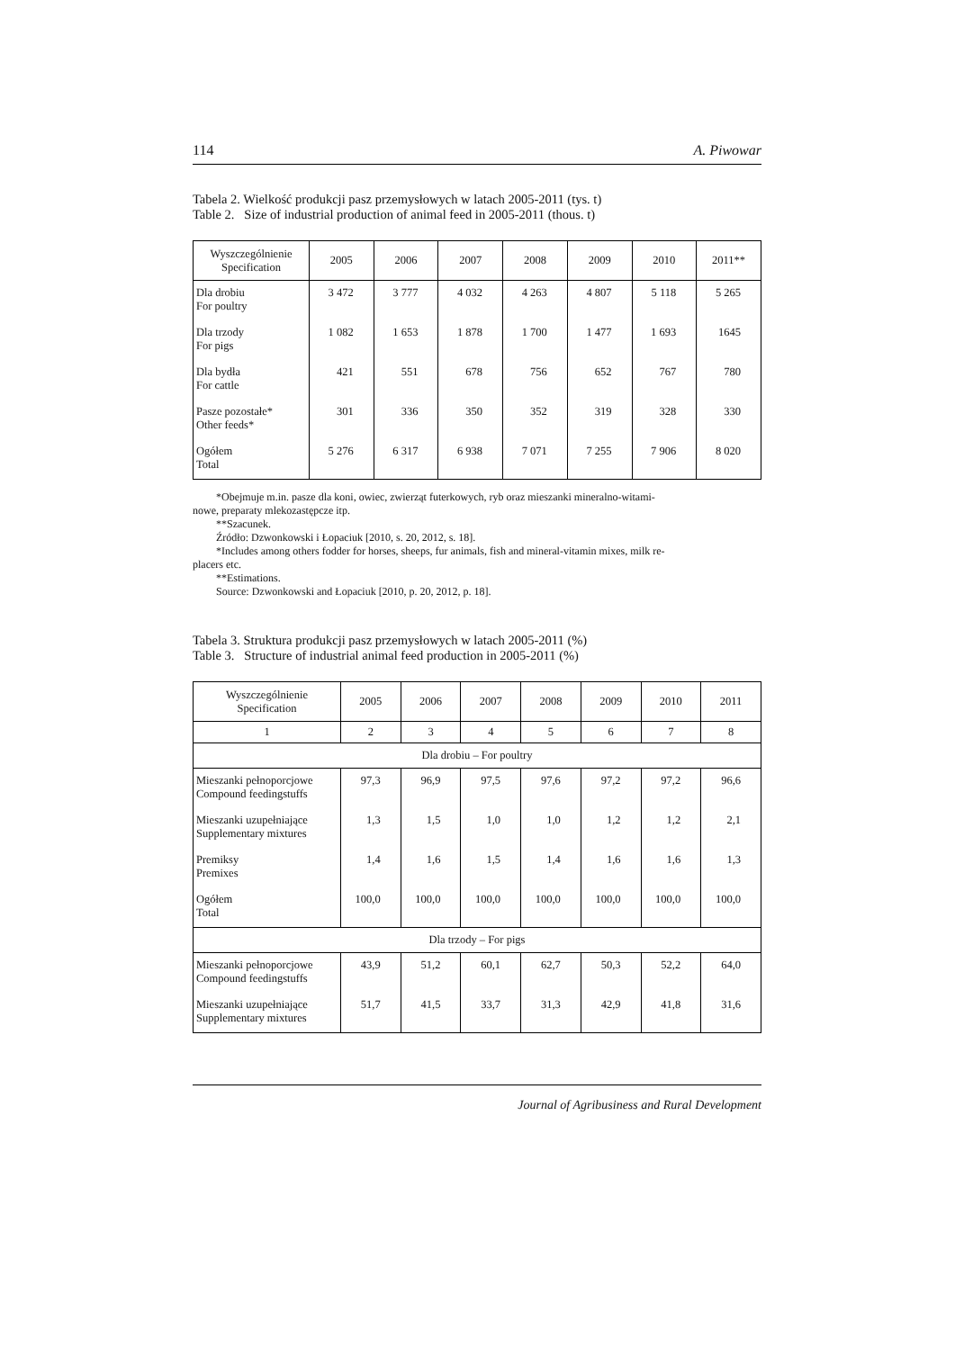114 A. Piwowar
Tabela 2. Wielkość produkcji pasz przemysłowych w latach 2005-2011 (tys. t)
Table 2. Size of industrial production of animal feed in 2005-2011 (thous. t)
| Wyszczególnienie Specification | 2005 | 2006 | 2007 | 2008 | 2009 | 2010 | 2011** |
| --- | --- | --- | --- | --- | --- | --- | --- |
| Dla drobiu For poultry | 3 472 | 3 777 | 4 032 | 4 263 | 4 807 | 5 118 | 5 265 |
| Dla trzody For pigs | 1 082 | 1 653 | 1 878 | 1 700 | 1 477 | 1 693 | 1645 |
| Dla bydła For cattle | 421 | 551 | 678 | 756 | 652 | 767 | 780 |
| Pasze pozostałe* Other feeds* | 301 | 336 | 350 | 352 | 319 | 328 | 330 |
| Ogółem Total | 5 276 | 6 317 | 6 938 | 7 071 | 7 255 | 7 906 | 8 020 |
*Obejmuje m.in. pasze dla koni, owiec, zwierząt futerkowych, ryb oraz mieszanki mineralno-witami-
nowe, preparaty mlekozastępcze itp.
**Szacunek.
Źródło: Dzwonkowski i Łopaciuk [2010, s. 20, 2012, s. 18].
*Includes among others fodder for horses, sheeps, fur animals, fish and mineral-vitamin mixes, milk re-
placers etc.
**Estimations.
Source: Dzwonkowski and Łopaciuk [2010, p. 20, 2012, p. 18].
Tabela 3. Struktura produkcji pasz przemysłowych w latach 2005-2011 (%)
Table 3. Structure of industrial animal feed production in 2005-2011 (%)
| Wyszczególnienie Specification | 2005 | 2006 | 2007 | 2008 | 2009 | 2010 | 2011 |
| --- | --- | --- | --- | --- | --- | --- | --- |
| 1 | 2 | 3 | 4 | 5 | 6 | 7 | 8 |
| Dla drobiu – For poultry | | | | | | | |
| Mieszanki pełnoporcjowe Compound feedingstuffs | 97,3 | 96,9 | 97,5 | 97,6 | 97,2 | 97,2 | 96,6 |
| Mieszanki uzupełniające Supplementary mixtures | 1,3 | 1,5 | 1,0 | 1,0 | 1,2 | 1,2 | 2,1 |
| Premiksy Premixes | 1,4 | 1,6 | 1,5 | 1,4 | 1,6 | 1,6 | 1,3 |
| Ogółem Total | 100,0 | 100,0 | 100,0 | 100,0 | 100,0 | 100,0 | 100,0 |
| Dla trzody – For pigs | | | | | | | |
| Mieszanki pełnoporcjowe Compound feedingstuffs | 43,9 | 51,2 | 60,1 | 62,7 | 50,3 | 52,2 | 64,0 |
| Mieszanki uzupełniające Supplementary mixtures | 51,7 | 41,5 | 33,7 | 31,3 | 42,9 | 41,8 | 31,6 |
Journal of Agribusiness and Rural Development